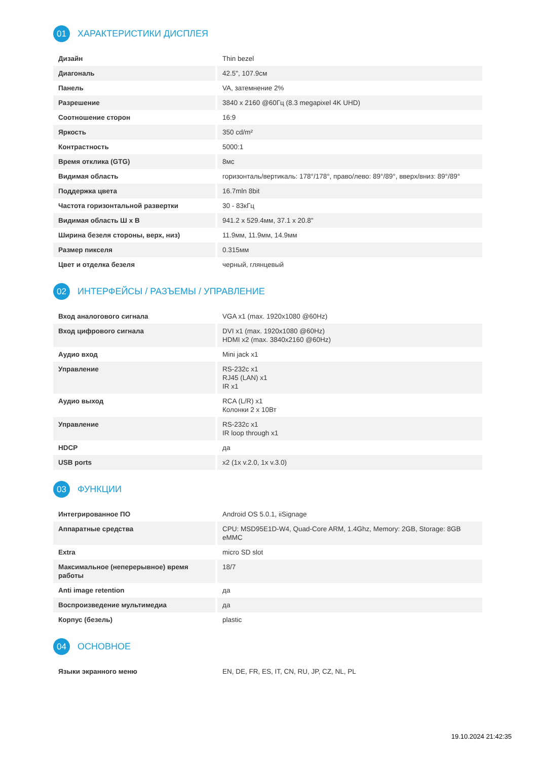01 ХАРАКТЕРИСТИКИ ДИСПЛЕЯ
| Дизайн | Thin bezel |
| Диагональ | 42.5", 107.9см |
| Панель | VA, затемнение 2% |
| Разрешение | 3840 x 2160 @60Гц (8.3 megapixel 4K UHD) |
| Соотношение сторон | 16:9 |
| Яркость | 350 cd/m² |
| Контрастность | 5000:1 |
| Время отклика (GTG) | 8мс |
| Видимая область | горизонталь/вертикаль: 178°/178°, право/лево: 89°/89°, вверх/вниз: 89°/89° |
| Поддержка цвета | 16.7mln 8bit |
| Частота горизонтальной развертки | 30 - 83кГц |
| Видимая область Ш x В | 941.2 x 529.4мм, 37.1 x 20.8" |
| Ширина безеля стороны, верх, низ) | 11.9мм, 11.9мм, 14.9мм |
| Размер пикселя | 0.315мм |
| Цвет и отделка безеля | черный, глянцевый |
02 ИНТЕРФЕЙСЫ / РАЗЪЕМЫ / УПРАВЛЕНИЕ
| Вход аналогового сигнала | VGA x1 (max. 1920x1080 @60Hz) |
| Вход цифрового сигнала | DVI x1 (max. 1920x1080 @60Hz) HDMI x2 (max. 3840x2160 @60Hz) |
| Аудио вход | Mini jack x1 |
| Управление | RS-232c x1 RJ45 (LAN) x1 IR x1 |
| Аудио выход | RCA (L/R) x1 Колонки 2 x 10Вт |
| Управление | RS-232c x1 IR loop through x1 |
| HDCP | да |
| USB ports | x2 (1x v.2.0, 1x v.3.0) |
03 ФУНКЦИИ
| Интегрированное ПО | Android OS 5.0.1, iiSignage |
| Аппаратные средства | CPU: MSD95E1D-W4, Quad-Core ARM, 1.4Ghz, Memory: 2GB, Storage: 8GB eMMC |
| Extra | micro SD slot |
| Максимальное (неперерывное) время работы | 18/7 |
| Anti image retention | да |
| Воспроизведение мультимедиа | да |
| Корпус (безель) | plastic |
04 ОСНОВНОЕ
| Языки экранного меню | EN, DE, FR, ES, IT, CN, RU, JP, CZ, NL, PL |
19.10.2024 21:42:35